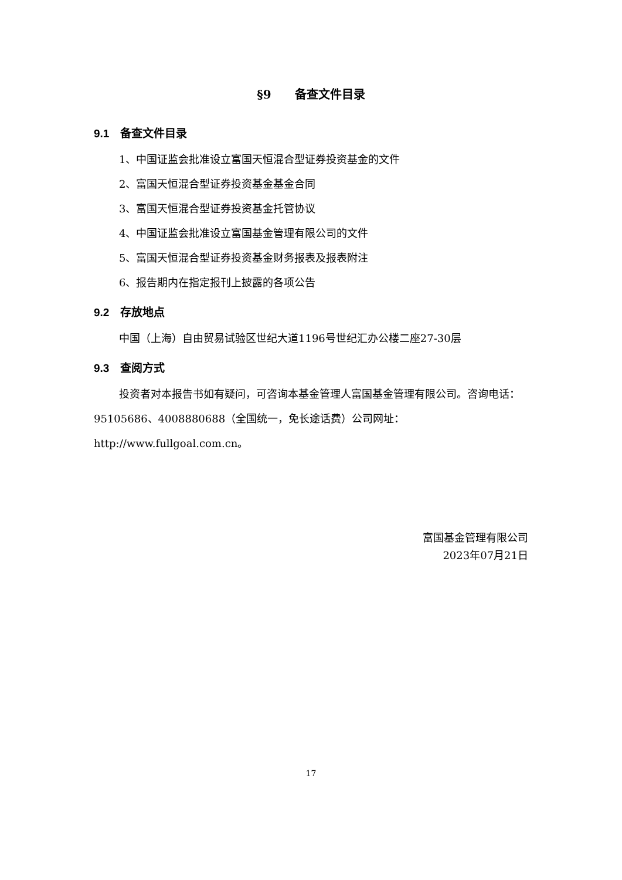§9　　备查文件目录
9.1　备查文件目录
1、中国证监会批准设立富国天恒混合型证券投资基金的文件
2、富国天恒混合型证券投资基金基金合同
3、富国天恒混合型证券投资基金托管协议
4、中国证监会批准设立富国基金管理有限公司的文件
5、富国天恒混合型证券投资基金财务报表及报表附注
6、报告期内在指定报刊上披露的各项公告
9.2　存放地点
中国（上海）自由贸易试验区世纪大道1196号世纪汇办公楼二座27-30层
9.3　查阅方式
投资者对本报告书如有疑问，可咨询本基金管理人富国基金管理有限公司。咨询电话：95105686、4008880688（全国统一，免长途话费）公司网址：http://www.fullgoal.com.cn。
富国基金管理有限公司
2023年07月21日
17